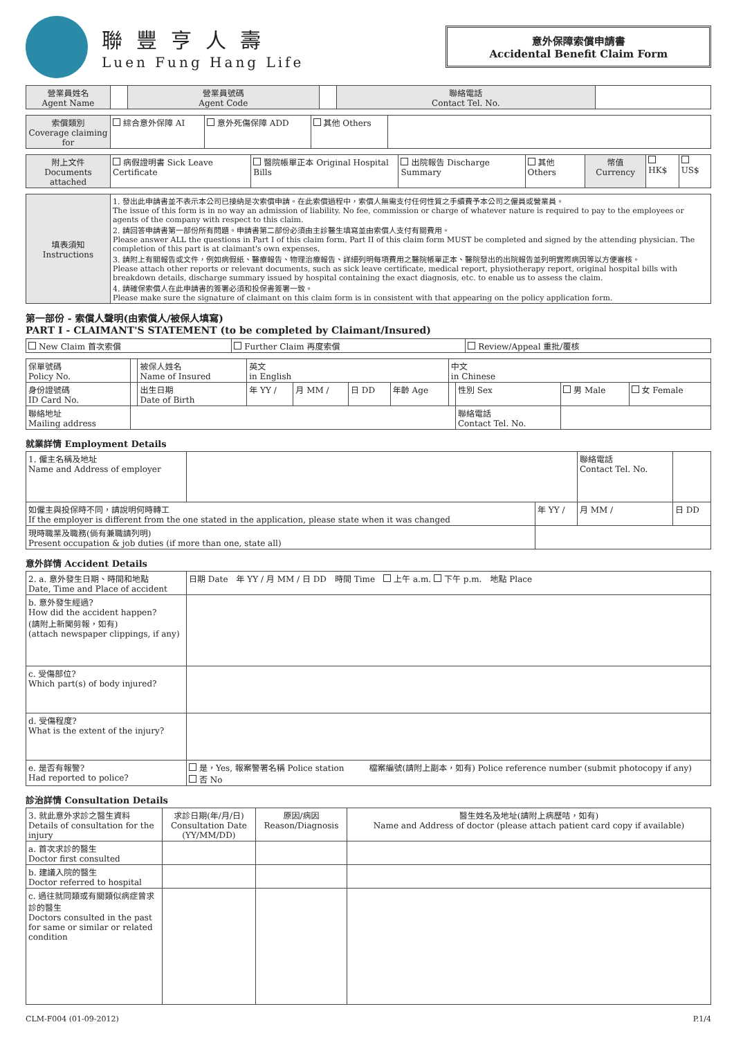聯豐亨人壽
Luen Fung Hang Life
意外保障索償申請書
Accidental Benefit Claim Form
| 營業員姓名 Agent Name | | 營業員號碼 Agent Code | | 聯絡電話 Contact Tel. No. | |
| 索償類別 Coverage claiming for | 綜合意外保障 AI | 意外死傷保障 ADD | 其他 Others | |
| 附上文件 Documents attached | 病假證明書 Sick Leave Certificate | 醫院帳單正本 Original Hospital Bills | 出院報告 Discharge Summary | 其他 Others | 幣值 Currency | HK$ | US$ |
| 填表須知 Instructions | 1. 發出此申請書並不表示本公司已接納是次索償申請。在此索償過程中，索償人無需支付任何性質之手續費予本公司之僱員或營業員。 The issue of this form is in no way an admission of liability. No fee, commission or charge of whatever nature is required to pay to the employees or agents of the company with respect to this claim. 2. 請回答申請書第一部份所有問題。申請書第二部份必須由主診醫生填寫並由索償人支付有關費用。 Please answer ALL the questions in Part I of this claim form. Part II of this claim form MUST be completed and signed by the attending physician. The completion of this part is at claimant's own expenses. 3. 請附上有關報告或文件，例如病假紙、醫療報告、物理治療報告、詳細列明每項費用之醫院帳單正本、醫院發出的出院報告並列明實際病因等以方便審核。 Please attach other reports or relevant documents, such as sick leave certificate, medical report, physiotherapy report, original hospital bills with breakdown details, discharge summary issued by hospital containing the exact diagnosis, etc. to enable us to assess the claim. 4. 請確保索償人在此申請書的簽署必須和投保書簽署一致。 Please make sure the signature of claimant on this claim form is in consistent with that appearing on the policy application form. |
第一部份 - 索償人聲明(由索償人/被保人填寫)
PART I - CLAIMANT'S STATEMENT (to be completed by Claimant/Insured)
| New Claim 首次索償 | Further Claim 再度索償 | Review/Appeal 重批/覆核 |
| 保單號碼 Policy No. | | 被保人姓名 Name of Insured | 英文 in English | | | | 中文 in Chinese | | | |
| 身份證號碼 ID Card No. | | 出生日期 Date of Birth | 年 YY / | 月 MM / | 日 DD | 年齡 Age | | 性別 Sex | 男 Male | 女 Female |
| 聯絡地址 Mailing address | | | | | | | | 聯絡電話 Contact Tel. No. | | |
就業詳情 Employment Details
| 1. 僱主名稱及地址 Name and Address of employer | | | 聯絡電話 Contact Tel. No. | |
| 如僱主與投保時不同，請說明何時轉工 If the employer is different from the one stated in the application, please state when it was changed | | 年 YY / | 月 MM / | 日 DD |
| 現時職業及職務(倘有兼職請列明) Present occupation & job duties (if more than one, state all) | | | | |
意外詳情 Accident Details
| 2. a. 意外發生日期、時間和地點 Date, Time and Place of accident | 日期 Date 年 YY / 月 MM / 日 DD 時間 Time 上午 a.m. 下午 p.m. 地點 Place |
| b. 意外發生經過? How did the accident happen? (請附上新聞剪報，如有) (attach newspaper clippings, if any) | |
| c. 受傷部位? Which part(s) of body injured? | |
| d. 受傷程度? What is the extent of the injury? | |
| e. 是否有報警? Had reported to police? | 是，Yes, 報案警署名稱 Police station 檔案編號(請附上副本，如有) Police reference number (submit photocopy if any) 否 No |
診治詳情 Consultation Details
| 3. 就此意外求診之醫生資料 Details of consultation for the injury | 求診日期(年/月/日) Consultation Date (YY/MM/DD) | 原因/病因 Reason/Diagnosis | 醫生姓名及地址(請附上病歷咭，如有) Name and Address of doctor (please attach patient card copy if available) |
| a. 首次求診的醫生 Doctor first consulted | | | |
| b. 建議入院的醫生 Doctor referred to hospital | | | |
| c. 過往就同類或有關類似病症曾求診的醫生 Doctors consulted in the past for same or similar or related condition | | | |
CLM-F004 (01-09-2012) P.1/4